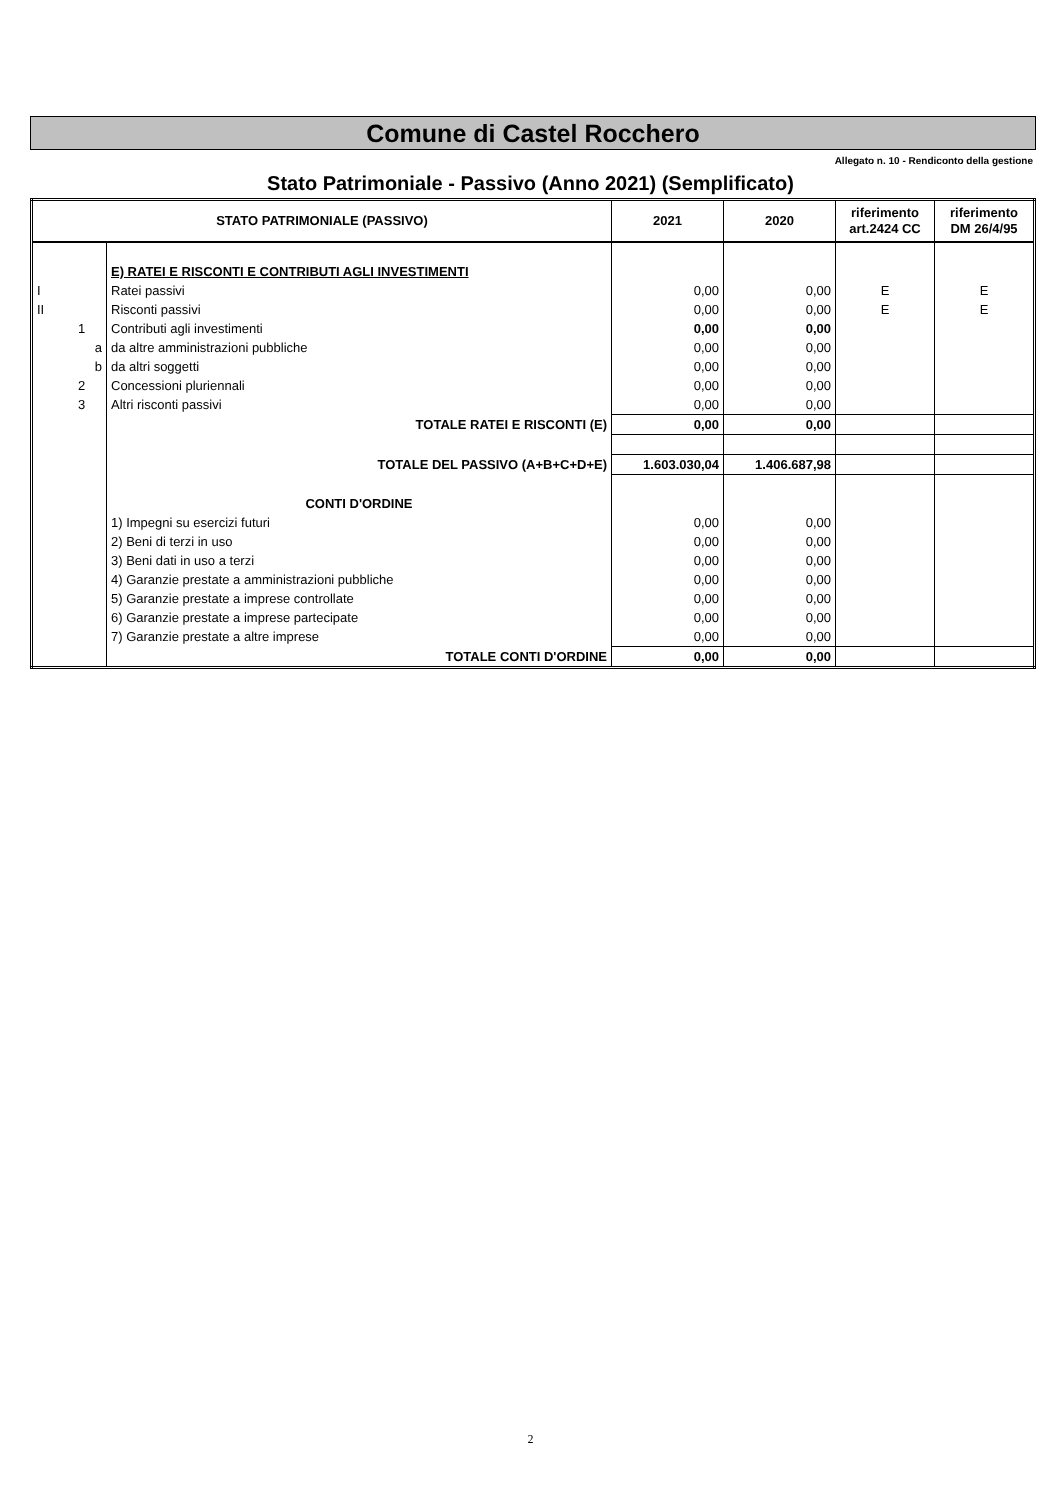Comune di Castel Rocchero
Allegato n. 10 - Rendiconto della gestione
Stato Patrimoniale - Passivo (Anno 2021) (Semplificato)
| STATO PATRIMONIALE (PASSIVO) | | 2021 | 2020 | riferimento art.2424 CC | riferimento DM 26/4/95 |
| --- | --- | --- | --- | --- | --- |
| | E) RATEI E RISCONTI E CONTRIBUTI AGLI INVESTIMENTI | | | | |
| I | Ratei passivi | 0,00 | 0,00 | E | E |
| II | Risconti passivi | 0,00 | 0,00 | E | E |
| 1 | Contributi agli investimenti | 0,00 | 0,00 | | |
| a | da altre amministrazioni pubbliche | 0,00 | 0,00 | | |
| b | da altri soggetti | 0,00 | 0,00 | | |
| 2 | Concessioni pluriennali | 0,00 | 0,00 | | |
| 3 | Altri risconti passivi | 0,00 | 0,00 | | |
| | TOTALE RATEI E RISCONTI (E) | 0,00 | 0,00 | | |
| | TOTALE DEL PASSIVO (A+B+C+D+E) | 1.603.030,04 | 1.406.687,98 | | |
| | CONTI D'ORDINE | | | | |
| | 1) Impegni su esercizi futuri | 0,00 | 0,00 | | |
| | 2) Beni di terzi in uso | 0,00 | 0,00 | | |
| | 3) Beni dati in uso a terzi | 0,00 | 0,00 | | |
| | 4) Garanzie prestate a amministrazioni pubbliche | 0,00 | 0,00 | | |
| | 5) Garanzie prestate a imprese controllate | 0,00 | 0,00 | | |
| | 6) Garanzie prestate a imprese partecipate | 0,00 | 0,00 | | |
| | 7) Garanzie prestate a altre imprese | 0,00 | 0,00 | | |
| | TOTALE CONTI D'ORDINE | 0,00 | 0,00 | | |
2